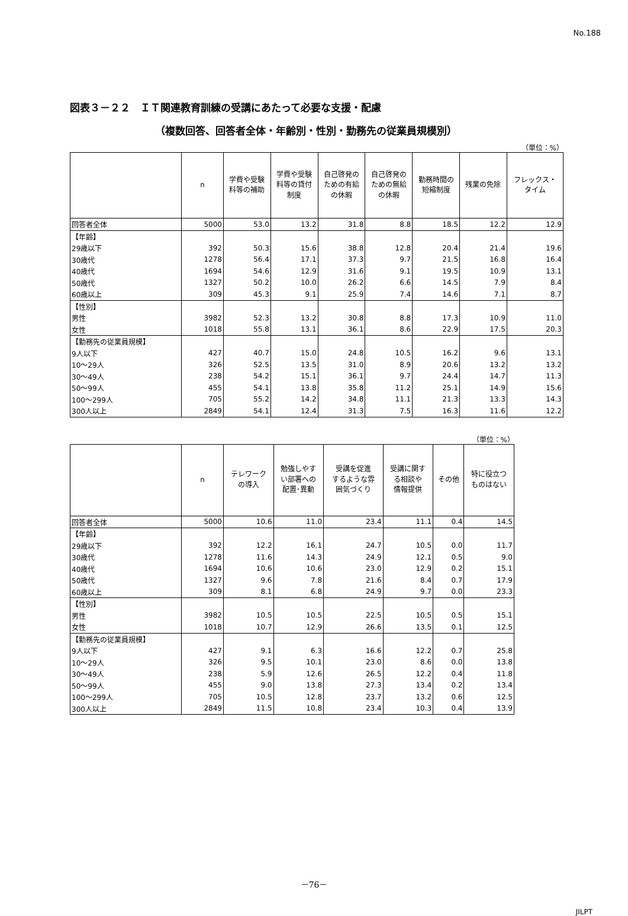No.188
図表３－２２　ＩＴ関連教育訓練の受講にあたって必要な支援・配慮
（複数回答、回答者全体・年齢別・性別・勤務先の従業員規模別）
（単位：%）
| | n | 学費や受験 料等の補助 | 学費や受験 料等の貸付 制度 | 自己啓発の ための有給 の休暇 | 自己啓発の ための無給 の休暇 | 勤務時間の 短縮制度 | 残業の免除 | フレックス・ タイム |
| --- | --- | --- | --- | --- | --- | --- | --- | --- |
| 回答者全体 | 5000 | 53.0 | 13.2 | 31.8 | 8.8 | 18.5 | 12.2 | 12.9 |
| 【年齢】 | | | | | | | | |
| 29歳以下 | 392 | 50.3 | 15.6 | 38.8 | 12.8 | 20.4 | 21.4 | 19.6 |
| 30歳代 | 1278 | 56.4 | 17.1 | 37.3 | 9.7 | 21.5 | 16.8 | 16.4 |
| 40歳代 | 1694 | 54.6 | 12.9 | 31.6 | 9.1 | 19.5 | 10.9 | 13.1 |
| 50歳代 | 1327 | 50.2 | 10.0 | 26.2 | 6.6 | 14.5 | 7.9 | 8.4 |
| 60歳以上 | 309 | 45.3 | 9.1 | 25.9 | 7.4 | 14.6 | 7.1 | 8.7 |
| 【性別】 | | | | | | | | |
| 男性 | 3982 | 52.3 | 13.2 | 30.8 | 8.8 | 17.3 | 10.9 | 11.0 |
| 女性 | 1018 | 55.8 | 13.1 | 36.1 | 8.6 | 22.9 | 17.5 | 20.3 |
| 【勤務先の従業員規模】 | | | | | | | | |
| 9人以下 | 427 | 40.7 | 15.0 | 24.8 | 10.5 | 16.2 | 9.6 | 13.1 |
| 10～29人 | 326 | 52.5 | 13.5 | 31.0 | 8.9 | 20.6 | 13.2 | 13.2 |
| 30～49人 | 238 | 54.2 | 15.1 | 36.1 | 9.7 | 24.4 | 14.7 | 11.3 |
| 50～99人 | 455 | 54.1 | 13.8 | 35.8 | 11.2 | 25.1 | 14.9 | 15.6 |
| 100～299人 | 705 | 55.2 | 14.2 | 34.8 | 11.1 | 21.3 | 13.3 | 14.3 |
| 300人以上 | 2849 | 54.1 | 12.4 | 31.3 | 7.5 | 16.3 | 11.6 | 12.2 |
（単位：%）
| | n | テレワーク の導入 | 勉強しやす い部署への 配置･異動 | 受講を促進 するような雰 囲気づくり | 受講に関す る相談や 情報提供 | その他 | 特に役立つ ものはない |
| --- | --- | --- | --- | --- | --- | --- | --- |
| 回答者全体 | 5000 | 10.6 | 11.0 | 23.4 | 11.1 | 0.4 | 14.5 |
| 【年齢】 | | | | | | | |
| 29歳以下 | 392 | 12.2 | 16.1 | 24.7 | 10.5 | 0.0 | 11.7 |
| 30歳代 | 1278 | 11.6 | 14.3 | 24.9 | 12.1 | 0.5 | 9.0 |
| 40歳代 | 1694 | 10.6 | 10.6 | 23.0 | 12.9 | 0.2 | 15.1 |
| 50歳代 | 1327 | 9.6 | 7.8 | 21.6 | 8.4 | 0.7 | 17.9 |
| 60歳以上 | 309 | 8.1 | 6.8 | 24.9 | 9.7 | 0.0 | 23.3 |
| 【性別】 | | | | | | | |
| 男性 | 3982 | 10.5 | 10.5 | 22.5 | 10.5 | 0.5 | 15.1 |
| 女性 | 1018 | 10.7 | 12.9 | 26.6 | 13.5 | 0.1 | 12.5 |
| 【勤務先の従業員規模】 | | | | | | | |
| 9人以下 | 427 | 9.1 | 6.3 | 16.6 | 12.2 | 0.7 | 25.8 |
| 10～29人 | 326 | 9.5 | 10.1 | 23.0 | 8.6 | 0.0 | 13.8 |
| 30～49人 | 238 | 5.9 | 12.6 | 26.5 | 12.2 | 0.4 | 11.8 |
| 50～99人 | 455 | 9.0 | 13.8 | 27.3 | 13.4 | 0.2 | 13.4 |
| 100～299人 | 705 | 10.5 | 12.8 | 23.7 | 13.2 | 0.6 | 12.5 |
| 300人以上 | 2849 | 11.5 | 10.8 | 23.4 | 10.3 | 0.4 | 13.9 |
－76－
JILPT